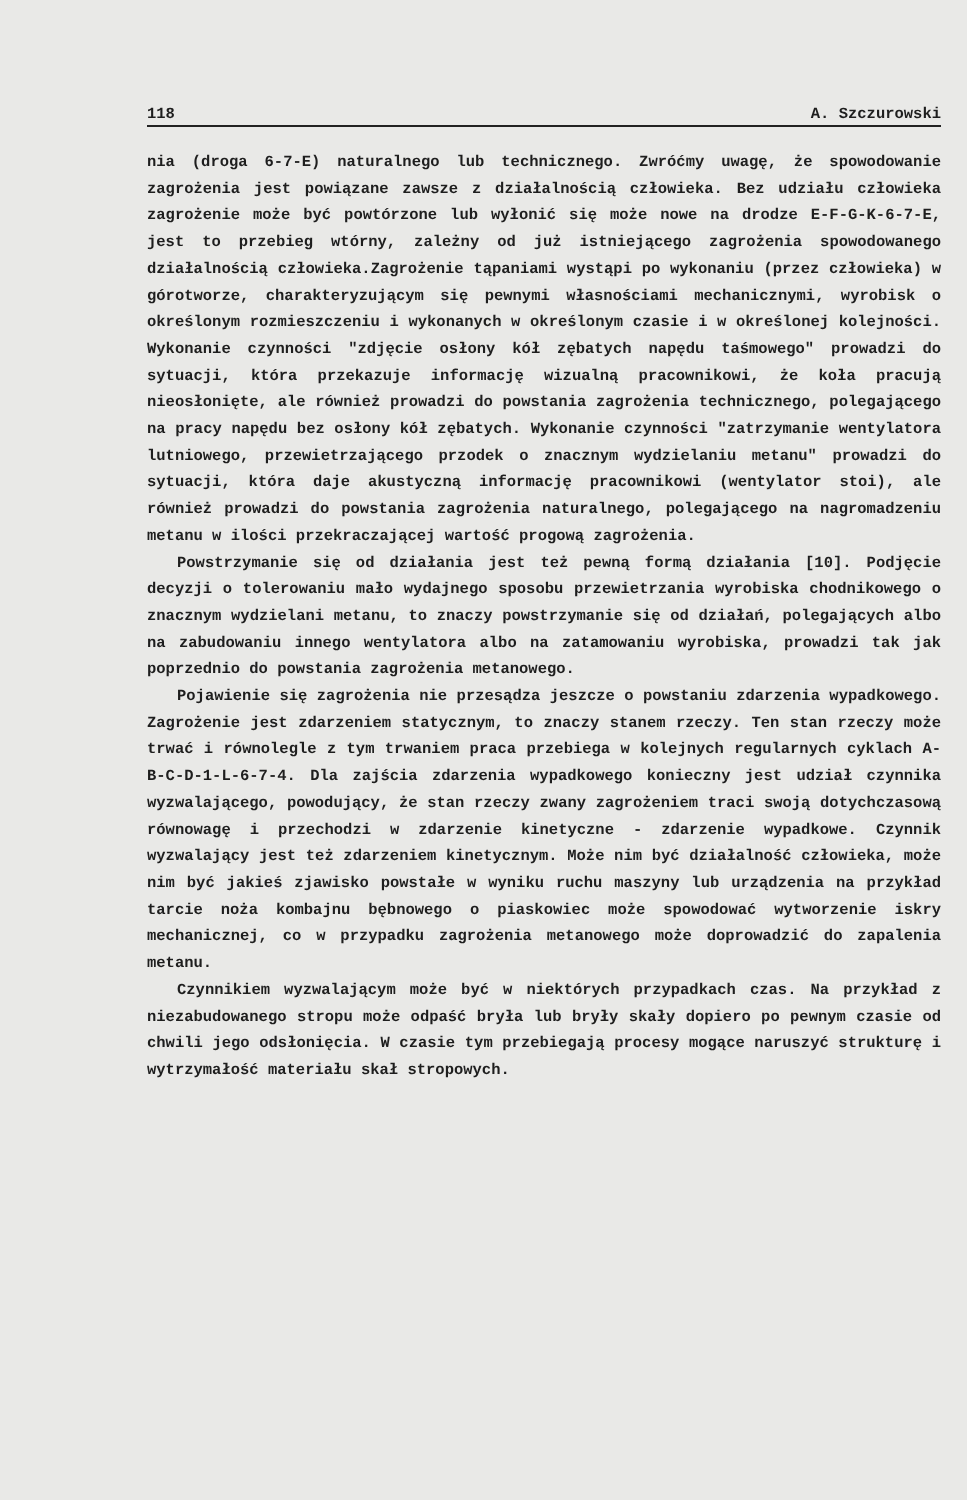118 A. Szczurowski
nia (droga 6-7-E) naturalnego lub technicznego. Zwróćmy uwagę, że spowodowanie zagrożenia jest powiązane zawsze z działalnością człowieka. Bez udziału człowieka zagrożenie może być powtórzone lub wyłonić się może nowe na drodze E-F-G-K-6-7-E, jest to przebieg wtórny, zależny od już istniejącego zagrożenia spowodowanego działalnością człowieka.Zagrożenie tąpaniami wystąpi po wykonaniu (przez człowieka) w górotworze, charakteryzującym się pewnymi własnościami mechanicznymi, wyrobisk o określonym rozmieszczeniu i wykonanych w określonym czasie i w określonej kolejności. Wykonanie czynności "zdjęcie osłony kół zębatych napędu taśmowego" prowadzi do sytuacji, która przekazuje informację wizualną pracownikowi, że koła pracują nieosłonięte, ale również prowadzi do powstania zagrożenia technicznego, polegającego na pracy napędu bez osłony kół zębatych. Wykonanie czynności "zatrzymanie wentylatora lutniowego, przewietrzającego przodek o znacznym wydzielaniu metanu" prowadzi do sytuacji, która daje akustyczną informację pracownikowi (wentylator stoi), ale również prowadzi do powstania zagrożenia naturalnego, polegającego na nagromadzeniu metanu w ilości przekraczającej wartość progową zagrożenia.
Powstrzymanie się od działania jest też pewną formą działania [10]. Podjęcie decyzji o tolerowaniu mało wydajnego sposobu przewietrzania wyrobiska chodnikowego o znacznym wydzielani metanu, to znaczy powstrzymanie się od działań, polegających albo na zabudowaniu innego wentylatora albo na zatamowaniu wyrobiska, prowadzi tak jak poprzednio do powstania zagrożenia metanowego.
Pojawienie się zagrożenia nie przesądza jeszcze o powstaniu zdarzenia wypadkowego. Zagrożenie jest zdarzeniem statycznym, to znaczy stanem rzeczy. Ten stan rzeczy może trwać i równolegle z tym trwaniem praca przebiega w kolejnych regularnych cyklach A-B-C-D-1-L-6-7-4. Dla zajścia zdarzenia wypadkowego konieczny jest udział czynnika wyzwalającego, powodujący, że stan rzeczy zwany zagrożeniem traci swoją dotychczasową równowagę i przechodzi w zdarzenie kinetyczne - zdarzenie wypadkowe. Czynnik wyzwalający jest też zdarzeniem kinetycznym. Może nim być działalność człowieka, może nim być jakieś zjawisko powstałe w wyniku ruchu maszyny lub urządzenia na przykład tarcie noża kombajnu bębnowego o piaskowiec może spowodować wytworzenie iskry mechanicznej, co w przypadku zagrożenia metanowego może doprowadzić do zapalenia metanu.
Czynnikiem wyzwalającym może być w niektórych przypadkach czas. Na przykład z niezabudowanego stropu może odpaść bryła lub bryły skały dopiero po pewnym czasie od chwili jego odsłonięcia. W czasie tym przebiegają procesy mogące naruszyć strukturę i wytrzymałość materiału skał stropowych.